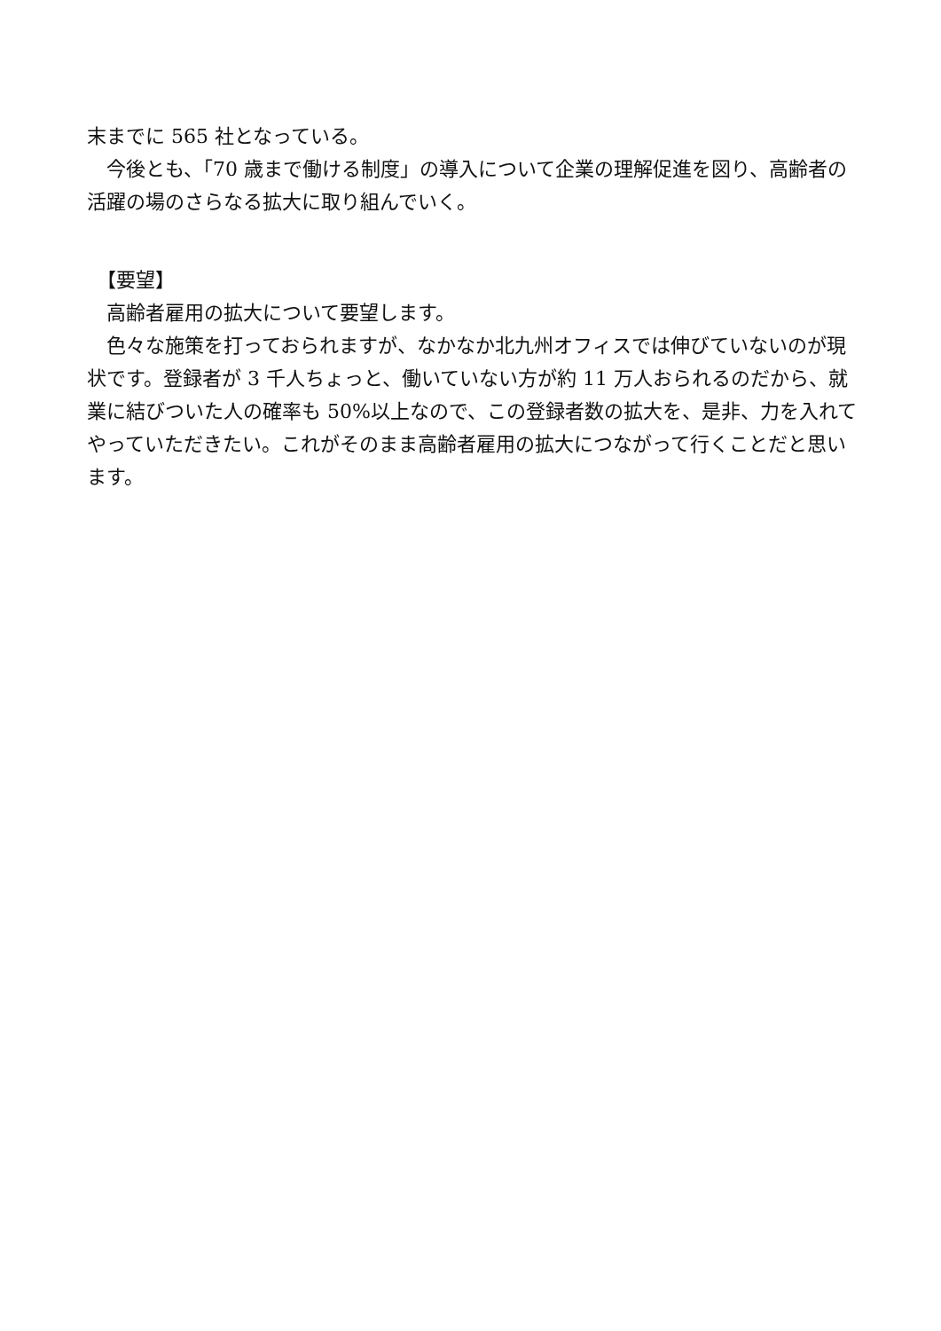末までに 565 社となっている。
　今後とも、「70 歳まで働ける制度」の導入について企業の理解促進を図り、高齢者の活躍の場のさらなる拡大に取り組んでいく。
　【要望】
　高齢者雇用の拡大について要望します。
　色々な施策を打っておられますが、なかなか北九州オフィスでは伸びていないのが現状です。登録者が 3 千人ちょっと、働いていない方が約 11 万人おられるのだから、就業に結びついた人の確率も 50%以上なので、この登録者数の拡大を、是非、力を入れてやっていただきたい。これがそのまま高齢者雇用の拡大につながって行くことだと思います。